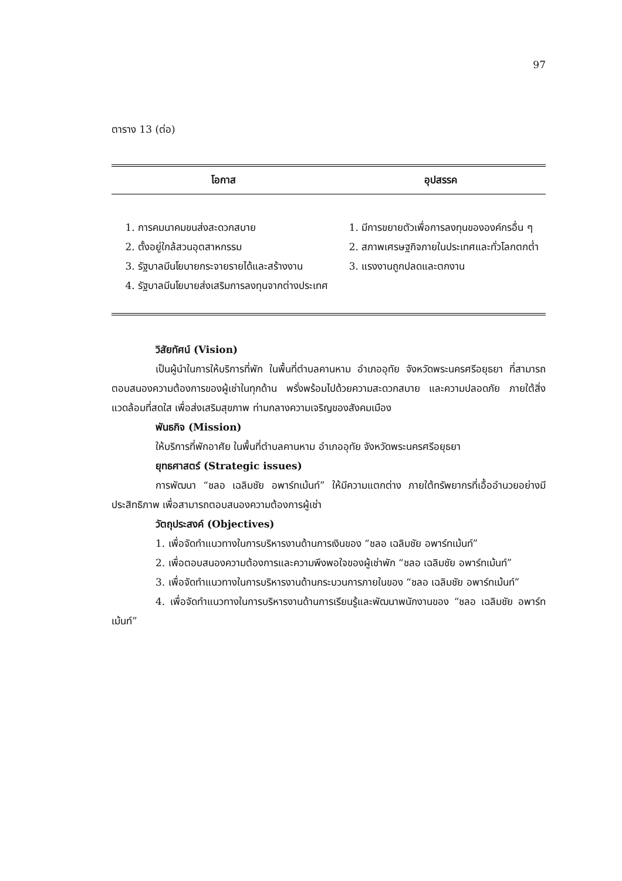97
ตาราง 13 (ต่อ)
| โอกาส | อุปสรรค |
| --- | --- |
| 1. การคมนาคมขนส่งสะดวกสบาย 2. ตั้งอยู่ใกล้สวนอุตสาหกรรม 3. รัฐบาลมีนโยบายกระจายรายได้และสร้างงาน 4. รัฐบาลมีนโยบายส่งเสริมการลงทุนจากต่างประเทศ | 1. มีการขยายตัวเพื่อการลงทุนขององค์กรอื่น ๆ 2. สภาพเศรษฐกิจภายในประเทศและทั่วโลกตกต่ำ 3. แรงงานถูกปลดและตกงาน |
วิสัยทัศน์ (Vision)
เป็นผู้นำในการให้บริการที่พัก ในพื้นที่ตำบลคานหาม อำเภออุทัย จังหวัดพระนครศรีอยุธยา ที่สามารถตอบสนองความต้องการของผู้เช่าในทุกด้าน พรั่งพร้อมไปด้วยความสะดวกสบาย และความปลอดภัย ภายใต้สิ่งแวดล้อมที่สดใส เพื่อส่งเสริมสุขภาพ ท่ามกลางความเจริญของสังคมเมือง
พันธกิจ (Mission)
ให้บริการที่พักอาศัย ในพื้นที่ตำบลคานหาม อำเภออุทัย จังหวัดพระนครศรีอยุธยา
ยุทธศาสตร์ (Strategic issues)
การพัฒนา “ชลอ เฉลิมชัย อพาร์ทเม้นท์” ให้มีความแตกต่าง ภายใต้ทรัพยากรที่เอื้ออำนวยอย่างมีประสิทธิภาพ เพื่อสามารถตอบสนองความต้องการผู้เช่า
วัตถุประสงค์ (Objectives)
1. เพื่อจัดทำแนวทางในการบริหารงานด้านการเงินของ “ชลอ เฉลิมชัย อพาร์ทเม้นท์”
2. เพื่อตอบสนองความต้องการและความพึงพอใจของผู้เช่าพัก “ชลอ เฉลิมชัย อพาร์ทเม้นท์”
3. เพื่อจัดทำแนวทางในการบริหารงานด้านกระบวนการภายในของ “ชลอ เฉลิมชัย อพาร์ทเม้นท์”
4. เพื่อจัดทำแนวทางในการบริหารงานด้านการเรียนรู้และพัฒนาพนักงานของ “ชลอ เฉลิมชัย อพาร์ทเม้นท์”